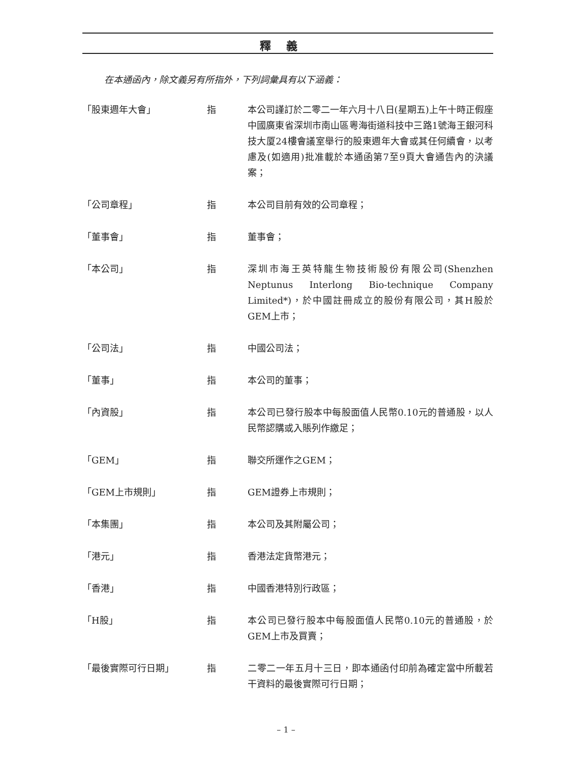釋義
在本通函內，除文義另有所指外，下列詞彙具有以下涵義：
| 「股東週年大會」 | 指 | 本公司謹訂於二零二一年六月十八日(星期五)上午十時正假座中國廣東省深圳市南山區粵海街道科技中三路1號海王銀河科技大厦24樓會議室舉行的股東週年大會或其任何續會，以考慮及(如適用)批准載於本通函第7至9頁大會通告內的決議案； |
| 「公司章程」 | 指 | 本公司目前有效的公司章程； |
| 「董事會」 | 指 | 董事會； |
| 「本公司」 | 指 | 深圳市海王英特龍生物技術股份有限公司(Shenzhen Neptunus Interlong Bio-technique Company Limited*)，於中國註冊成立的股份有限公司，其H股於GEM上市； |
| 「公司法」 | 指 | 中國公司法； |
| 「董事」 | 指 | 本公司的董事； |
| 「內資股」 | 指 | 本公司已發行股本中每股面值人民幣0.10元的普通股，以人民幣認購或入賬列作繳足； |
| 「GEM」 | 指 | 聯交所運作之GEM； |
| 「GEM上市規則」 | 指 | GEM證券上市規則； |
| 「本集團」 | 指 | 本公司及其附屬公司； |
| 「港元」 | 指 | 香港法定貨幣港元； |
| 「香港」 | 指 | 中國香港特別行政區； |
| 「H股」 | 指 | 本公司已發行股本中每股面值人民幣0.10元的普通股，於GEM上市及買賣； |
| 「最後實際可行日期」 | 指 | 二零二一年五月十三日，即本通函付印前為確定當中所載若干資料的最後實際可行日期； |
– 1 –